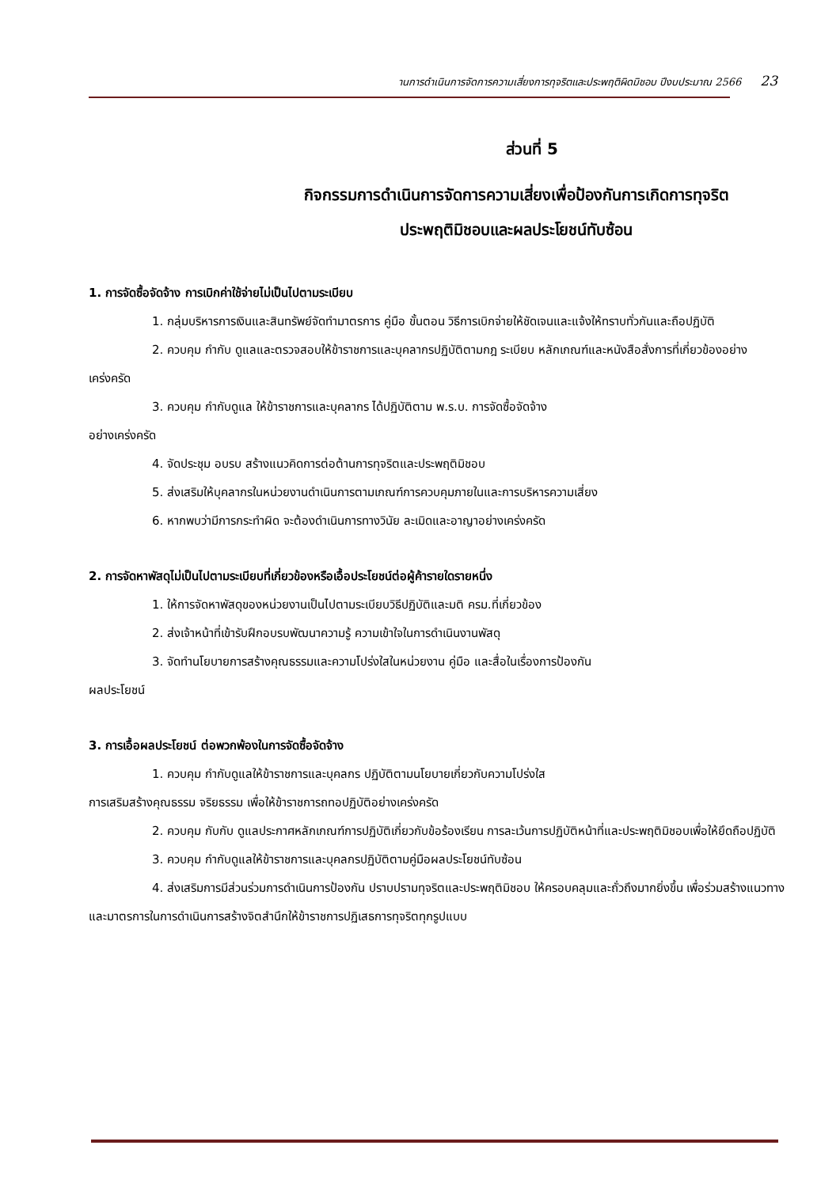านการดำเนินการจัดการความเสี่ยงการทุจริตและประพฤติผิดมิชอบ ปีงบประมาณ 2566 23
ส่วนที่ 5
กิจกรรมการดำเนินการจัดการความเสี่ยงเพื่อป้องกันการเกิดการทุจริต
ประพฤติมิชอบและผลประโยชน์ทับซ้อน
1. การจัดซื้อจัดจ้าง การเบิกค่าใช้จ่ายไม่เป็นไปตามระเบียบ
1. กลุ่มบริหารการเงินและสินทรัพย์จัดทำมาตรการ คู่มือ ขั้นตอน วิธีการเบิกจ่ายให้ชัดเจนและแจ้งให้ทราบทั่วกันและถือปฏิบัติ
2. ควบคุม กำกับ ดูแลและตรวจสอบให้ข้าราชการและบุคลากรปฏิบัติตามกฎ ระเบียบ หลักเกณฑ์และหนังสือสั่งการที่เกี่ยวข้องอย่างเคร่งครัด
3. ควบคุม กำกับดูแล ให้ข้าราชการและบุคลากร ได้ปฏิบัติตาม พ.ร.บ. การจัดซื้อจัดจ้าง
อย่างเคร่งครัด
4. จัดประชุม อบรบ สร้างแนวคิดการต่อต้านการทุจริตและประพฤติมิชอบ
5. ส่งเสริมให้บุคลากรในหน่วยงานดำเนินการตามเกณฑ์การควบคุมภายในและการบริหารความเสี่ยง
6. หากพบว่ามีการกระทำผิด จะต้องดำเนินการทางวินัย ละเมิดและอาญาอย่างเคร่งครัด
2. การจัดหาพัสดุไม่เป็นไปตามระเบียบที่เกี่ยวข้องหรือเอื้อประโยชน์ต่อผู้ค้ารายใดรายหนึ่ง
1. ให้การจัดหาพัสดุของหน่วยงานเป็นไปตามระเบียบวิธีปฏิบัติและมติ ครม.ที่เกี่ยวข้อง
2. ส่งเจ้าหน้าที่เข้ารับฝึกอบรบพัฒนาความรู้ ความเข้าใจในการดำเนินงานพัสดุ
3. จัดทำนโยบายการสร้างคุณธรรมและความโปร่งใสในหน่วยงาน คู่มือ และสื่อในเรื่องการป้องกัน
ผลประโยชน์
3. การเอื้อผลประโยชน์ ต่อพวกพ้องในการจัดซื้อจัดจ้าง
1. ควบคุม กำกับดูแลให้ข้าราชการและบุคลกร ปฏิบัติตามนโยบายเกี่ยวกับความโปร่งใส
การเสริมสร้างคุณธรรม จริยธรรม เพื่อให้ข้าราชการถทอปฏิบัติอย่างเคร่งครัด
2. ควบคุม กับกับ ดูแลประกาศหลักเกณฑ์การปฏิบัติเกี่ยวกับข้อร้องเรียน การละเว้นการปฏิบัติหน้าที่และประพฤติมิชอบเพื่อให้ยึดถือปฏิบัติ
3. ควบคุม กำกับดูแลให้ข้าราชการและบุคลกรปฏิบัติตามคู่มือผลประโยชน์ทับซ้อน
4. ส่งเสริมการมีส่วนร่วมการดำเนินการป้องกัน ปราบปรามทุจริตและประพฤติมิชอบ ให้ครอบคลุมและถั่วถึงมากยิ่งขึ้น เพื่อร่วมสร้างแนวทางและมาตรการในการดำเนินการสร้างจิตสำนึกให้ข้าราชการปฏิเสธการทุจริตทุกรูปแบบ